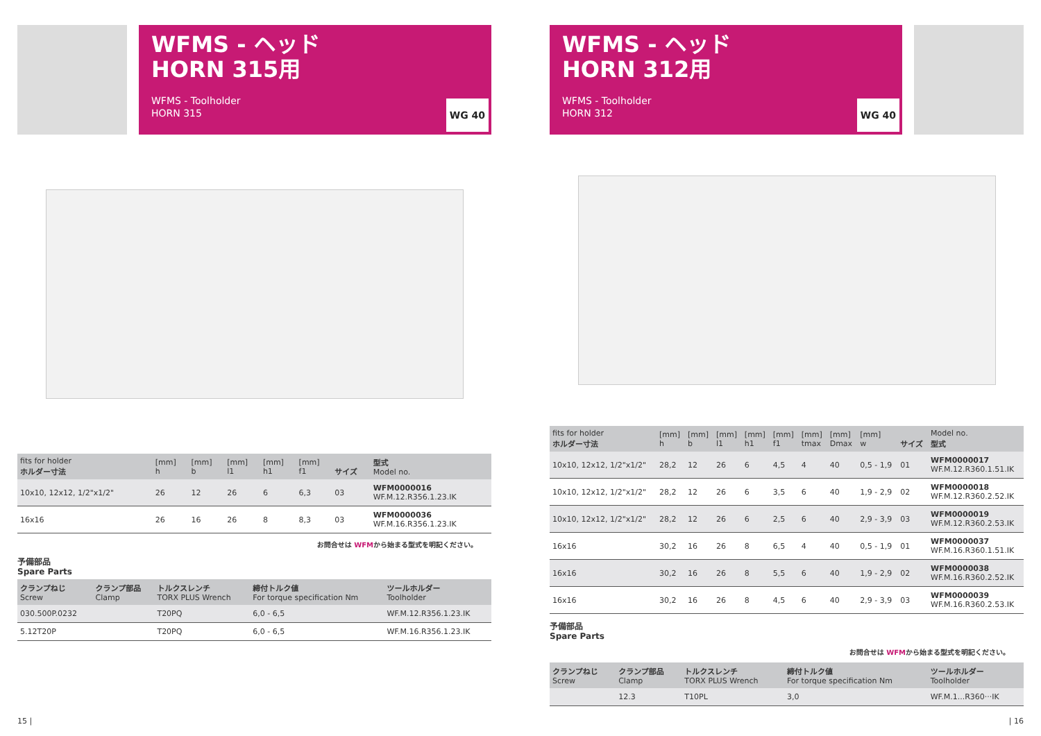WFMS - ヘッド
HORN 315用
WFMS - Toolholder
HORN 315
WG 40
| fits for holder ホルダー寸法 | [mm] h | [mm] b | [mm] l1 | [mm] h1 | [mm] f1 | サイズ | 型式 Model no. |
| --- | --- | --- | --- | --- | --- | --- | --- |
| 10x10, 12x12, 1/2"x1/2" | 26 | 12 | 26 | 6 | 6,3 | 03 | WFM0000016 WF.M.12.R356.1.23.IK |
| 16x16 | 26 | 16 | 26 | 8 | 8,3 | 03 | WFM0000036 WF.M.16.R356.1.23.IK |
お問合せは WFMから始まる型式を明記ください。
予備部品
Spare Parts
| クランプねじ Screw | クランプ部品 Clamp | トルクスレンチ TORX PLUS Wrench | 締付トルク値 For torque specification Nm | ツールホルダー Toolholder |
| --- | --- | --- | --- | --- |
| 030.500P.0232 | | T20PQ | 6,0 - 6,5 | WF.M.12.R356.1.23.IK |
| 5.12T20P | | T20PQ | 6,0 - 6,5 | WF.M.16.R356.1.23.IK |
15 |
WFMS - ヘッド
HORN 312用
WFMS - Toolholder
HORN 312
WG 40
| fits for holder ホルダー寸法 | [mm] h | [mm] b | [mm] l1 | [mm] h1 | [mm] f1 | [mm] tmax | [mm] Dmax | [mm] w | サイズ | Model no. 型式 |
| --- | --- | --- | --- | --- | --- | --- | --- | --- | --- | --- |
| 10x10, 12x12, 1/2"x1/2" | 28,2 | 12 | 26 | 6 | 4,5 | 4 | 40 | 0,5 - 1,9 | 01 | WFM0000017 WF.M.12.R360.1.51.IK |
| 10x10, 12x12, 1/2"x1/2" | 28,2 | 12 | 26 | 6 | 3,5 | 6 | 40 | 1,9 - 2,9 | 02 | WFM0000018 WF.M.12.R360.2.52.IK |
| 10x10, 12x12, 1/2"x1/2" | 28,2 | 12 | 26 | 6 | 2,5 | 6 | 40 | 2,9 - 3,9 | 03 | WFM0000019 WF.M.12.R360.2.53.IK |
| 16x16 | 30,2 | 16 | 26 | 8 | 6,5 | 4 | 40 | 0,5 - 1,9 | 01 | WFM0000037 WF.M.16.R360.1.51.IK |
| 16x16 | 30,2 | 16 | 26 | 8 | 5,5 | 6 | 40 | 1,9 - 2,9 | 02 | WFM0000038 WF.M.16.R360.2.52.IK |
| 16x16 | 30,2 | 16 | 26 | 8 | 4,5 | 6 | 40 | 2,9 - 3,9 | 03 | WFM0000039 WF.M.16.R360.2.53.IK |
予備部品
Spare Parts
お問合せは WFMから始まる型式を明記ください。
| クランプねじ Screw | クランプ部品 Clamp | トルクスレンチ TORX PLUS Wrench | 締付トルク値 For torque specification Nm | ツールホルダー Toolholder |
| --- | --- | --- | --- | --- |
| | 12.3 | T10PL | 3,0 | WF.M.1...R360···IK |
| 16